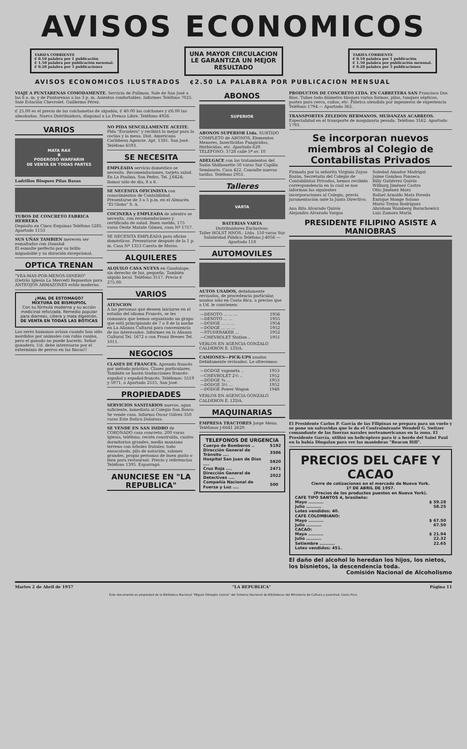AVISOS ECONOMICOS
TARIFA CORRIENTE
₡ 0.10 palabra por 1 publicación
₡ 1.50 palabra por publicación mensual.
₡ 0.20 palabra por 3 publicaciones
UNA MAYOR CIRCULACION LE GARANTIZA UN MEJOR RESULTADO
TARIFA CORRIENTE
₡ 0.10 palabra por 1 publicación
₡ 1.50 palabra por publicación mensual.
₡ 0.20 palabra por 3 publicaciones
AVISOS ECONOMICOS ILUSTRADOS ¢2.50 LA PALABRA POR PUBLICACION MENSUAL
VIAJE A PUNTARENAS COMODAMENTE. Servicio de Pullman. Sale de San José a las 6 a. m. y de Puntarenas a las 3 p. m. Asientos confortables. Informes Teléfono 7025. Sale Estación Chevrolet. Guillermo Pérez.
₡ 25.00 es el precio de las colchonetas de algodón, ₡ 40.00 los colchones y ₡6.00 las almohadas. Nueva Distribuidora, diagonal a La Prensa Libre. Teléfono 4926.
VARIOS
MATA RAX
B
PODEROSO WARFARIN
DE VENTA EN TODAS PARTES
Ladrillos Bloques Pilas Basas
TUBOS DE CONCRETO FABRICA HERRERA
Depósito en Cinco Esquinas Teléfono 5285. Apartado 1153
SUS UÑAS TAMBIEN merecen ser esmaltadas con Danalak
El esmalte perfecto por su brillo inigualable y su duración excepcional.
OPTICA TRENAN
"VEA-MAS-POR-MENOS-DINERO"
(Detrás Iglesia La Merced) Repuestos para ANTEOJOS ARMAZONES estilo moderno.
¿MAL DE ESTOMAGO?
MIXTURA DE BISMUPIOL
Con su fórmula moderna y su acción medicinal reforzada. Remedio popular para diarreas, cólera y mala digestión.
DE VENTA EN TODAS LAS BOTICAS
Los seres humanos avisan cuando han sido mordidos por animales con rabia canina, pero el ganado no puede hacerlo. Señor ganadero. Ud. debe interesarse por el exterminio de perros en las fincas!!
NO PIDA SENCILLAMENTE ACEITE.
Pida "Escudero" y recibirá lo mejor para la cocina y la mesa. Dist. Americana Caribbean Agencie. Apt. 1381. San José. Teléfono 6593.
SE NECESITA
EMPLEADA servicio doméstico se necesita. Recomendaciones, tarjeta salud. En La Paulina, San Pedro, Tel. J.6424; llamar sólo de día, 8 a 6.
SE NECESITA OFICINISTA con conocimientos de Contabilidad. Presentarse de 3 a 5 p.m. en el Almacén "El Globo" S. A.
COCINERA y EMPLEADA de adentro se necesita, con recomendaciones y certificado de salud. Buen sueldo, 175 varas Oeste Matute Gómez, casa Nº 1757.
SE NECESITA EMPLEADA para oficios domésticos. Presentarse después de la 1 p. m. Casa Nº 1353 Cuesta de Moras.
ALQUILERES
ALQUILO CASA NUEVA en Guadalupe, sin derecho de luz, pequeña. También alquilo local. Teléfono 3517. Precio ₡ 275.00.
VARIOS
ATENCION
A las personas que deseen iniciarse en el estudio del idioma Francés, se les comunica que hemos organizado un grupo que está principiando de 7 a 8 de la noche en La Alianza Cultural para conveniencia de los interesados. Informes en la Alianza Cultural Tel. 1672 o con Franz Brenes Tel. 1011.
NEGOCIOS
CLASES DE FRANCES. Aprenda francés por método práctico. Clases particulares. También se hacen traducciones francés-español y español-francés. Teléfonos: 5519 y 5971, o Apartado 2515, San José.
PROPIEDADES
SERVICIOS SANITARIOS nuevos, agua suficiente, inmediata al Colegio San Bosco. Se vende casa. Informa Oscar Gálvez 350 varas Este Botica Dolorosa.
SE VENDE EN SAN ISIDRO de CORONADO casa concreto, 200 varas Iglesia, teléfono, recién construída, cuatro dormitorios grandes, media manzana terreno con árboles frutales; todo ensacatado, pila de natación, salones grandes, propio personas de buen gusto o bien para restaurant. Precio y referencias Teléfono 1395. Esparragó.
ANUNCIESE EN "LA REPUBLICA"
ABONOS
SUPERIOR
ABONOS SUPERIOR Ltda. SURTIDO COMPLETO de ABONOS, Elementos Menores, Insecticidas Fungicidas, Herbicidas, etc. Apartado 629. TELEFONO: 3728 calle 5ª av. 10
ADELGACE con los tratamientos del Salón Shilhouette 50 varas Sur Capilla Seminario. Casa 422. Consulte nuevas tarifas. Teléfono 2951.
Talleres
VARTA
BATERIAS VARTA
Distribuidores Exclusivos:
Taller HOLST HNOS.: Ltda. 150 varas Sur Salubridad Pública Teléfono J-4056 — Apartado 118
AUTOMOVILES
AUTOS USADOS, debidamente revisados, de procedencia particular, usados sólo en Costa Rica, a precios que a Ud. le convienen:
| —DESOTO ... ... ... | 1956 |
| —DESOTO ... ... | 1955 |
| —DODGE ... ... ... | 1954 |
| —DODGE ... ... ... | 1952 |
| —STUDEBAKER ... | 1952 |
| —CHEVROLET Station .. | 1951 |
VERLOS EN AGENCIA GONZALO CALDERON E. LTDA.
CAMIONES—PICK-UPS usados Debidamente revisados. Le ofrecemos:
| —DODGE vagoneta .. | 1953 |
| —CHEVROLET 2½ .. | 1952 |
| —DODGE ¾ ... | 1953 |
| —DODGE 3½ ... | 1952 |
| —DODGE Power Wagon | 1948 |
VERLOS EN AGENCIA GONZALO CALDERON E. LTDA.
MAQUINARIAS
EMPRESA TRACTORES Jorge Mena. Teléfonos J-6641 2629.
TELEFONOS DE URGENCIA
| Cuerpo de Bomberos .. | 5192 |
| Dirección General de Tránsito .... | 3586 |
| Hospital San Juan de Dios .... | 5820 |
| Cruz Roja .... | 2471 |
| Dirección General de Detectives .... | 2022 |
| Compañía Nacional de Fuerza y Luz .... | 500 |
PRODUCTOS DE CONCRETO LTDA. EN CARRETERA SAN Francisco Dos Ríos. Tubos todo diámetro bloques varias formas, pilas, tanques sépticos, postes para cerca, caños, etc. Fábrica atendida por ingenieros de experiencia Teléfono 1794.— Apartado 362.
TRANSPORTES ZELEDON HERMANOS. MUDANZAS ACARREOS. Especialidad en el transporte de maquinaria pesada. Teléfono 3162. Apartado 1793.
Se incorporan nuevos miembros al Colegio de Contabilistas Privados
Firmada por la señorita Virginia Zayas Bazán, Secretaria del Colegio de Contabilistas Privados, hemos recibido correspondencia en la cual se nos informan las siguientes incorporaciones al Colegio, previa juramentación ante la Junta Directiva:
Ana Rita Alvarado Quirós
Alejandro Alvarado Vargas
Soledad Amador Madrigal
Jaime Gamboa Fonseca
Billy Gutiérrez Quirós
Wilburg Jiménez Castro
Otto Jiménez Mora
Rafael Arnoldo Mata Poveda
Enrique Monge Solano
Mario Trejos Rodríguez
Abraham Wainberg Boruchowicz
Luis Zamora Marín
PRESIDENTE FILIPINO ASISTE A MANIOBRAS
El Presidente Carlos P. García de las Filipinas se prepara para un vuelo y se pone un salvavidas que le da el Contralmirante Wendell G. Switzer comandante de las fuerzas navales norteamericanas en la zona. El Presidente García, utilizó un helicóptero para ir a bordo del Saint Paul en la bahía Dingalan para ver las maniobras "Beacon Hill".
PRECIOS DEL CAFE Y CACAO
Cierre de cotizaciones en el mercado de Nueva York.
1º DE ABRIL DE 1957.
(Precios de los productos puestos en Nueva York).
| CAFE TIPO SANTOS 4, brasileño: | |
| Mayo .......... | $ 59.28 |
| Julio .......... | 58.25 |
| Lotes vendidos: 40. | |
| CAFE COLOMBIANO: | |
| Mayo .......... | $ 67.50 |
| Julio .......... | 67.50 |
| CACAO: | |
| Mayo .......... | $ 21.94 |
| Julio .......... | 22.32 |
| Setiembre .......... | 22.65 |
| Lotes vendidos: 451. | |
El daño del alcohol lo heredan los hijos, los nietos, los bisnietos, la descendencia toda.
Comisión Nacional de Alcoholismo
Martes 2 de Abril de 1957 "LA REPUBLICA" Página 11
Este documento es propiedad de la Biblioteca Nacional "Miguel Obregón Lizano" del Sistema Nacional de Bibliotecas del Ministerio de Cultura y Juventud, Costa Rica.